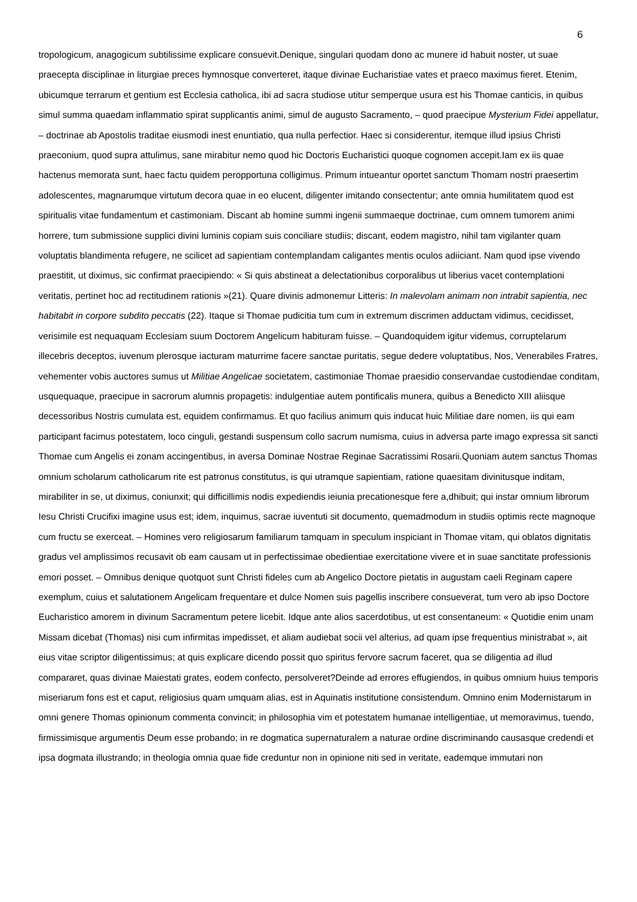6
tropologicum, anagogicum subtilissime explicare consuevit.Denique, singulari quodam dono ac munere id habuit noster, ut suae praecepta disciplinae in liturgiae preces hymnosque converteret, itaque divinae Eucharistiae vates et praeco maximus fieret. Etenim, ubicumque terrarum et gentium est Ecclesia catholica, ibi ad sacra studiose utitur semperque usura est his Thomae canticis, in quibus simul summa quaedam inflammatio spirat supplicantis animi, simul de augusto Sacramento, – quod praecipue Mysterium Fidei appellatur, – doctrinae ab Apostolis traditae eiusmodi inest enuntiatio, qua nulla perfectior. Haec si considerentur, itemque illud ipsius Christi praeconium, quod supra attulimus, sane mirabitur nemo quod hic Doctoris Eucharistici quoque cognomen accepit.Iam ex iis quae hactenus memorata sunt, haec factu quidem peropportuna colligimus. Primum intueantur oportet sanctum Thomam nostri praesertim adolescentes, magnarumque virtutum decora quae in eo elucent, diligenter imitando consectentur; ante omnia humilitatem quod est spiritualis vitae fundamentum et castimoniam. Discant ab homine summi ingenii summaeque doctrinae, cum omnem tumorem animi horrere, tum submissione supplici divini luminis copiam suis conciliare studiis; discant, eodem magistro, nihil tam vigilanter quam voluptatis blandimenta refugere, ne scilicet ad sapientiam contemplandam caligantes mentis oculos adiiciant. Nam quod ipse vivendo praestitit, ut diximus, sic confirmat praecipiendo: « Si quis abstineat a delectationibus corporalibus ut liberius vacet contemplationi veritatis, pertinet hoc ad rectitudinem rationis »(21). Quare divinis admonemur Litteris: In malevolam animam non intrabit sapientia, nec habitabit in corpore subdito peccatis (22). Itaque si Thomae pudicitia tum cum in extremum discrimen adductam vidimus, cecidisset, verisimile est nequaquam Ecclesiam suum Doctorem Angelicum habituram fuisse. – Quandoquidem igitur videmus, corruptelarum illecebris deceptos, iuvenum plerosque iacturam maturrime facere sanctae puritatis, segue dedere voluptatibus, Nos, Venerabiles Fratres, vehementer vobis auctores sumus ut Militiae Angelicae societatem, castimoniae Thomae praesidio conservandae custodiendae conditam, usquequaque, praecipue in sacrorum alumnis propagetis: indulgentiae autem pontificalis munera, quibus a Benedicto XIII aliisque decessoribus Nostris cumulata est, equidem confirmamus. Et quo facilius animum quis inducat huic Militiae dare nomen, iis qui eam participant facimus potestatem, loco cinguli, gestandi suspensum collo sacrum numisma, cuius in adversa parte imago expressa sit sancti Thomae cum Angelis ei zonam accingentibus, in aversa Dominae Nostrae Reginae Sacratissimi Rosarii.Quoniam autem sanctus Thomas omnium scholarum catholicarum rite est patronus constitutus, is qui utramque sapientiam, ratione quaesitam divinitusque inditam, mirabiliter in se, ut diximus, coniunxit; qui difficillimis nodis expediendis ieiunia precationesque fere a,dhibuit; qui instar omnium librorum Iesu Christi Crucifixi imagine usus est; idem, inquimus, sacrae iuventuti sit documento, quemadmodum in studiis optimis recte magnoque cum fructu se exerceat. – Homines vero religiosarum familiarum tamquam in speculum inspiciant in Thomae vitam, qui oblatos dignitatis gradus vel amplissimos recusavit ob eam causam ut in perfectissimae obedientiae exercitatione vivere et in suae sanctitate professionis emori posset. – Omnibus denique quotquot sunt Christi fideles cum ab Angelico Doctore pietatis in augustam caeli Reginam capere exemplum, cuius et salutationem Angelicam frequentare et dulce Nomen suis pagellis inscribere consueverat, tum vero ab ipso Doctore Eucharistico amorem in divinum Sacramentum petere licebit. Idque ante alios sacerdotibus, ut est consentaneum: « Quotidie enim unam Missam dicebat (Thomas) nisi cum infirmitas impedisset, et aliam audiebat socii vel alterius, ad quam ipse frequentius ministrabat », ait eius vitae scriptor diligentissimus; at quis explicare dicendo possit quo spiritus fervore sacrum faceret, qua se diligentia ad illud compararet, quas divinae Maiestati grates, eodem confecto, persolveret?Deinde ad errores effugiendos, in quibus omnium huius temporis miseriarum fons est et caput, religiosius quam umquam alias, est in Aquinatis institutione consistendum. Omnino enim Modernistarum in omni genere Thomas opinionum commenta convincit; in philosophia vim et potestatem humanae intelligentiae, ut memoravimus, tuendo, firmissimisque argumentis Deum esse probando; in re dogmatica supernaturalem a naturae ordine discriminando causasque credendi et ipsa dogmata illustrando; in theologia omnia quae fide creduntur non in opinione niti sed in veritate, eademque immutari non